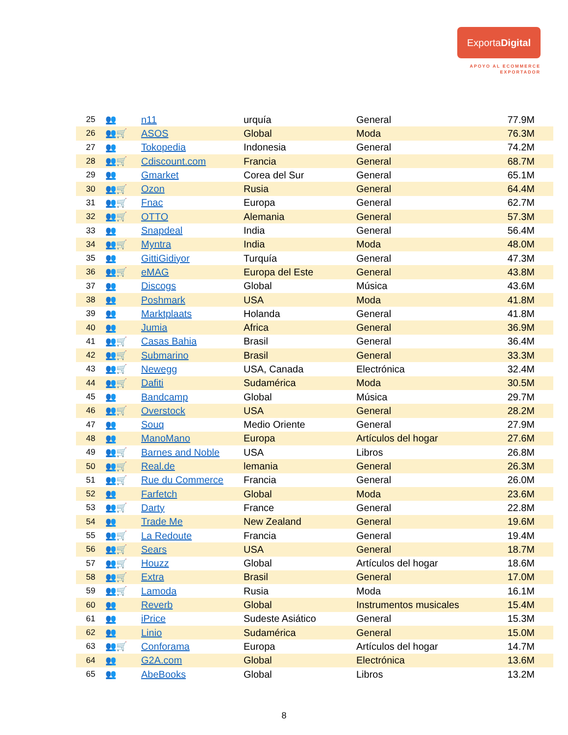ExportaDigital
APOYO AL ECOMMERCE
EXPORTADOR
| 25 | 👥 | n11 | urquía | General | 77.9M |
| 26 | 👥🛒 | ASOS | Global | Moda | 76.3M |
| 27 | 👥 | Tokopedia | Indonesia | General | 74.2M |
| 28 | 👥🛒 | Cdiscount.com | Francia | General | 68.7M |
| 29 | 👥 | Gmarket | Corea del Sur | General | 65.1M |
| 30 | 👥🛒 | Ozon | Rusia | General | 64.4M |
| 31 | 👥🛒 | Fnac | Europa | General | 62.7M |
| 32 | 👥🛒 | OTTO | Alemania | General | 57.3M |
| 33 | 👥 | Snapdeal | India | General | 56.4M |
| 34 | 👥🛒 | Myntra | India | Moda | 48.0M |
| 35 | 👥 | GittiGidiyor | Turquía | General | 47.3M |
| 36 | 👥🛒 | eMAG | Europa del Este | General | 43.8M |
| 37 | 👥 | Discogs | Global | Música | 43.6M |
| 38 | 👥 | Poshmark | USA | Moda | 41.8M |
| 39 | 👥 | Marktplaats | Holanda | General | 41.8M |
| 40 | 👥 | Jumia | Africa | General | 36.9M |
| 41 | 👥🛒 | Casas Bahia | Brasil | General | 36.4M |
| 42 | 👥🛒 | Submarino | Brasil | General | 33.3M |
| 43 | 👥🛒 | Newegg | USA, Canada | Electrónica | 32.4M |
| 44 | 👥🛒 | Dafiti | Sudamérica | Moda | 30.5M |
| 45 | 👥 | Bandcamp | Global | Música | 29.7M |
| 46 | 👥🛒 | Overstock | USA | General | 28.2M |
| 47 | 👥 | Souq | Medio Oriente | General | 27.9M |
| 48 | 👥 | ManoMano | Europa | Artículos del hogar | 27.6M |
| 49 | 👥🛒 | Barnes and Noble | USA | Libros | 26.8M |
| 50 | 👥🛒 | Real.de | lemania | General | 26.3M |
| 51 | 👥🛒 | Rue du Commerce | Francia | General | 26.0M |
| 52 | 👥 | Farfetch | Global | Moda | 23.6M |
| 53 | 👥🛒 | Darty | France | General | 22.8M |
| 54 | 👥 | Trade Me | New Zealand | General | 19.6M |
| 55 | 👥🛒 | La Redoute | Francia | General | 19.4M |
| 56 | 👥🛒 | Sears | USA | General | 18.7M |
| 57 | 👥🛒 | Houzz | Global | Artículos del hogar | 18.6M |
| 58 | 👥🛒 | Extra | Brasil | General | 17.0M |
| 59 | 👥🛒 | Lamoda | Rusia | Moda | 16.1M |
| 60 | 👥 | Reverb | Global | Instrumentos musicales | 15.4M |
| 61 | 👥 | iPrice | Sudeste Asiático | General | 15.3M |
| 62 | 👥 | Linio | Sudamérica | General | 15.0M |
| 63 | 👥🛒 | Conforama | Europa | Artículos del hogar | 14.7M |
| 64 | 👥 | G2A.com | Global | Electrónica | 13.6M |
| 65 | 👥 | AbeBooks | Global | Libros | 13.2M |
8